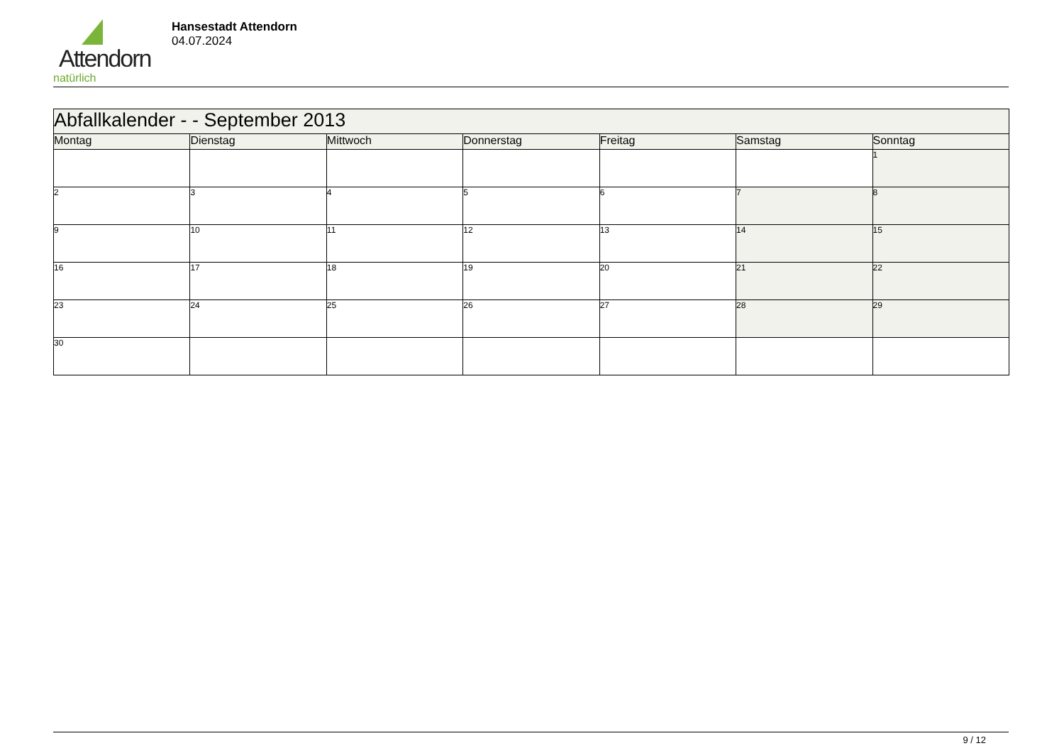Attendorn
natürlich
Hansestadt Attendorn
04.07.2024
| Abfallkalender - - September 2013 | | | | | | |
| Montag | Dienstag | Mittwoch | Donnerstag | Freitag | Samstag | Sonntag |
| | | | | | | 1 |
| 2 | 3 | 4 | 5 | 6 | 7 | 8 |
| 9 | 10 | 11 | 12 | 13 | 14 | 15 |
| 16 | 17 | 18 | 19 | 20 | 21 | 22 |
| 23 | 24 | 25 | 26 | 27 | 28 | 29 |
| 30 | | | | | | |
9 / 12